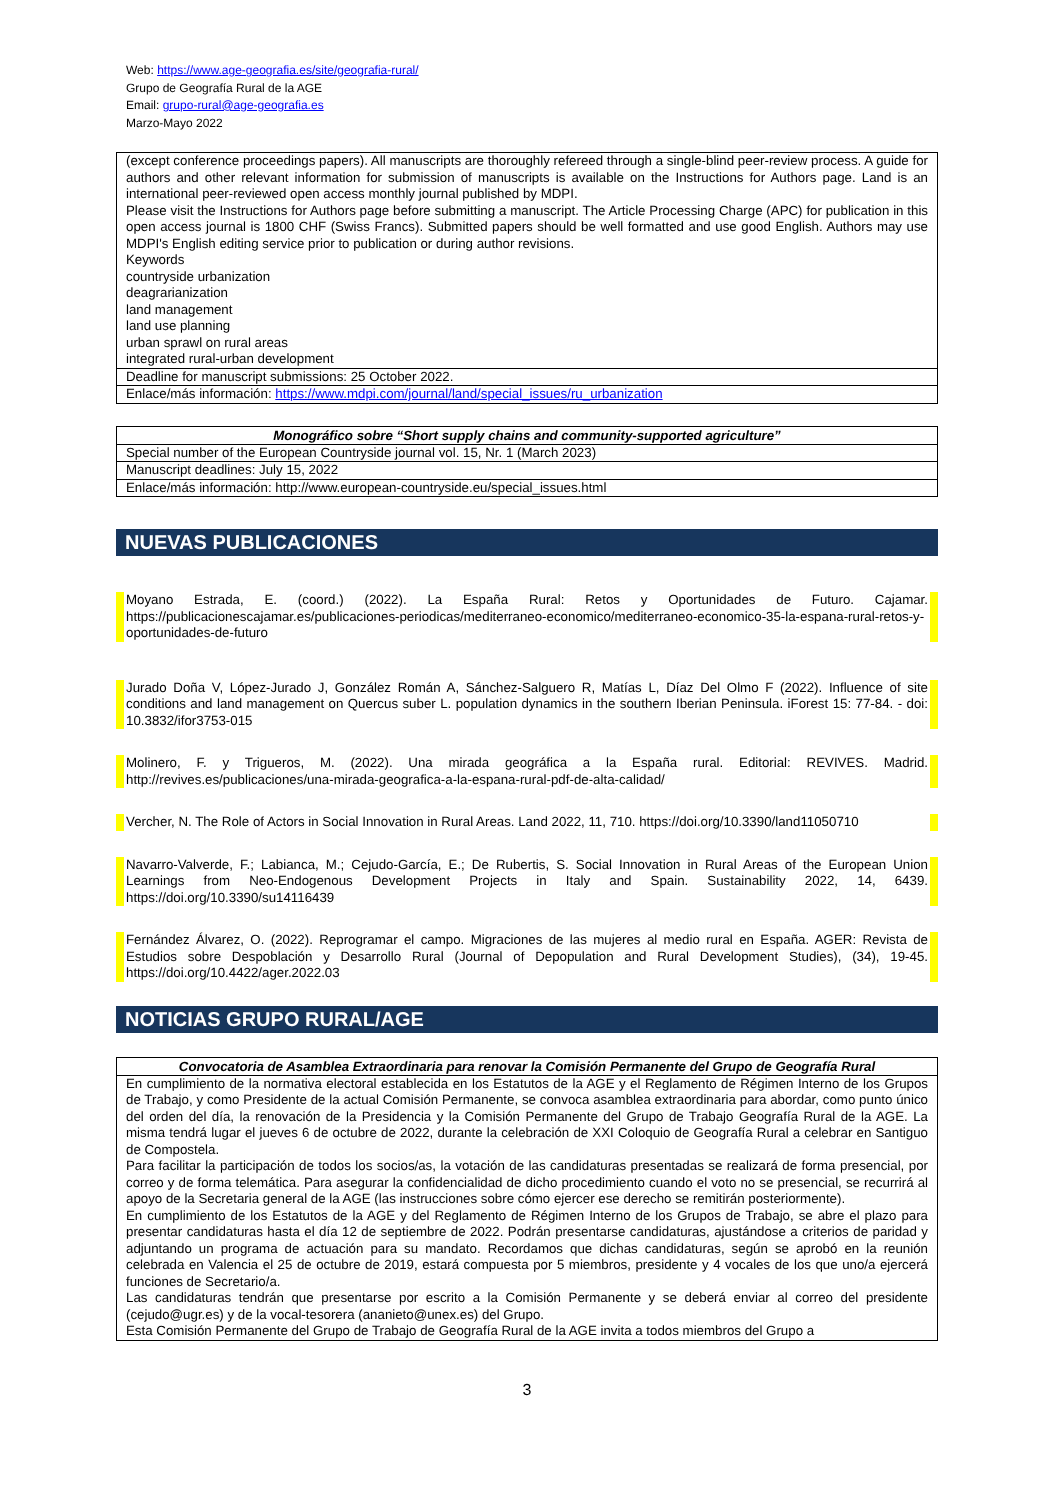Web: https://www.age-geografia.es/site/geografia-rural/
Grupo de Geografía Rural de la AGE
Email: grupo-rural@age-geografia.es
Marzo-Mayo 2022
| (except conference proceedings papers). All manuscripts are thoroughly refereed through a single-blind peer-review process. A guide for authors and other relevant information for submission of manuscripts is available on the Instructions for Authors page. Land is an international peer-reviewed open access monthly journal published by MDPI. Please visit the Instructions for Authors page before submitting a manuscript. The Article Processing Charge (APC) for publication in this open access journal is 1800 CHF (Swiss Francs). Submitted papers should be well formatted and use good English. Authors may use MDPI's English editing service prior to publication or during author revisions. Keywords countryside urbanization deagrarianization land management land use planning urban sprawl on rural areas integrated rural-urban development |
| Deadline for manuscript submissions: 25 October 2022. |
| Enlace/más información: https://www.mdpi.com/journal/land/special_issues/ru_urbanization |
| Monográfico sobre “Short supply chains and community-supported agriculture” |
| --- |
| Special number of the European Countryside journal vol. 15, Nr. 1 (March 2023) |
| Manuscript deadlines: July 15, 2022 |
| Enlace/más información: http://www.european-countryside.eu/special_issues.html |
NUEVAS PUBLICACIONES
Moyano Estrada, E. (coord.) (2022). La España Rural: Retos y Oportunidades de Futuro. Cajamar. https://publicacionescajamar.es/publicaciones-periodicas/mediterraneo-economico/mediterraneo-economico-35-la-espana-rural-retos-y-oportunidades-de-futuro
Jurado Doña V, López-Jurado J, González Román A, Sánchez-Salguero R, Matías L, Díaz Del Olmo F (2022). Influence of site conditions and land management on Quercus suber L. population dynamics in the southern Iberian Peninsula. iForest 15: 77-84. - doi: 10.3832/ifor3753-015
Molinero, F. y Trigueros, M. (2022). Una mirada geográfica a la España rural. Editorial: REVIVES. Madrid. http://revives.es/publicaciones/una-mirada-geografica-a-la-espana-rural-pdf-de-alta-calidad/
Vercher, N. The Role of Actors in Social Innovation in Rural Areas. Land 2022, 11, 710. https://doi.org/10.3390/land11050710
Navarro-Valverde, F.; Labianca, M.; Cejudo-García, E.; De Rubertis, S. Social Innovation in Rural Areas of the European Union Learnings from Neo-Endogenous Development Projects in Italy and Spain. Sustainability 2022, 14, 6439. https://doi.org/10.3390/su14116439
Fernández Álvarez, O. (2022). Reprogramar el campo. Migraciones de las mujeres al medio rural en España. AGER: Revista de Estudios sobre Despoblación y Desarrollo Rural (Journal of Depopulation and Rural Development Studies), (34), 19-45. https://doi.org/10.4422/ager.2022.03
NOTICIAS GRUPO RURAL/AGE
| Convocatoria de Asamblea Extraordinaria para renovar la Comisión Permanente del Grupo de Geografía Rural |
| --- |
| En cumplimiento de la normativa electoral establecida en los Estatutos de la AGE y el Reglamento de Régimen Interno de los Grupos de Trabajo, y como Presidente de la actual Comisión Permanente, se convoca asamblea extraordinaria para abordar, como punto único del orden del día, la renovación de la Presidencia y la Comisión Permanente del Grupo de Trabajo Geografía Rural de la AGE. La misma tendrá lugar el jueves 6 de octubre de 2022, durante la celebración de XXI Coloquio de Geografía Rural a celebrar en Santiguo de Compostela. Para facilitar la participación de todos los socios/as, la votación de las candidaturas presentadas se realizará de forma presencial, por correo y de forma telemática. Para asegurar la confidencialidad de dicho procedimiento cuando el voto no se presencial, se recurrirá al apoyo de la Secretaria general de la AGE (las instrucciones sobre cómo ejercer ese derecho se remitirán posteriormente). En cumplimiento de los Estatutos de la AGE y del Reglamento de Régimen Interno de los Grupos de Trabajo, se abre el plazo para presentar candidaturas hasta el día 12 de septiembre de 2022. Podrán presentarse candidaturas, ajustándose a criterios de paridad y adjuntando un programa de actuación para su mandato. Recordamos que dichas candidaturas, según se aprobó en la reunión celebrada en Valencia el 25 de octubre de 2019, estará compuesta por 5 miembros, presidente y 4 vocales de los que uno/a ejercerá funciones de Secretario/a. Las candidaturas tendrán que presentarse por escrito a la Comisión Permanente y se deberá enviar al correo del presidente (cejudo@ugr.es) y de la vocal-tesorera (ananieto@unex.es) del Grupo. Esta Comisión Permanente del Grupo de Trabajo de Geografía Rural de la AGE invita a todos miembros del Grupo a |
3